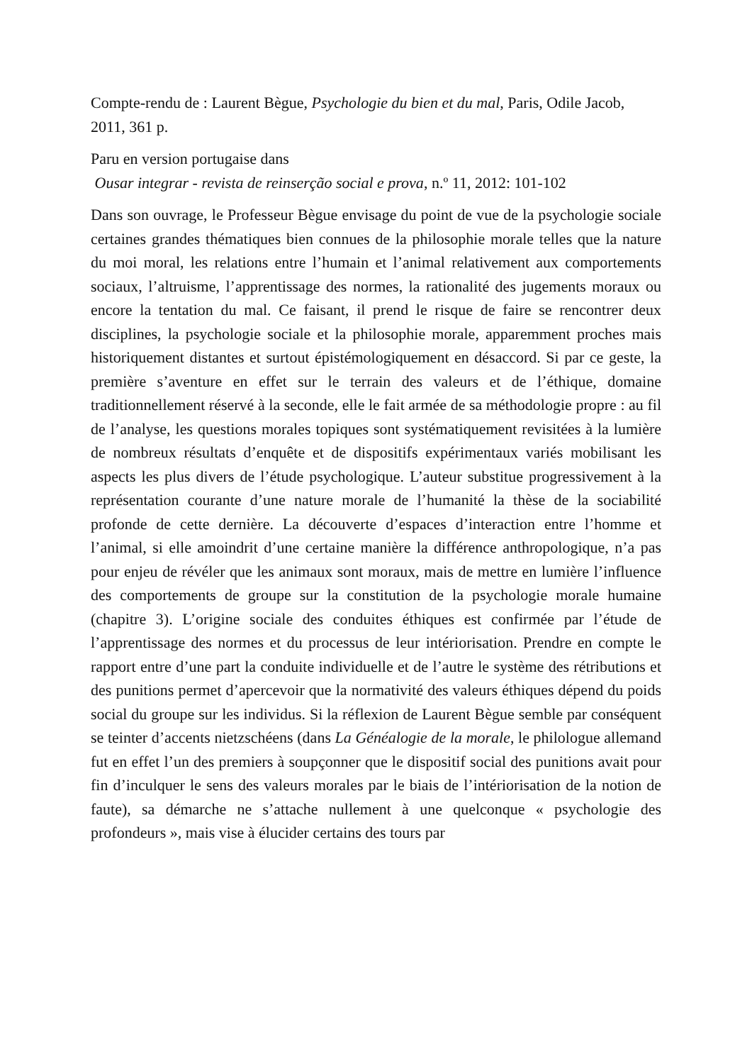Compte-rendu de : Laurent Bègue, Psychologie du bien et du mal, Paris, Odile Jacob, 2011, 361 p.
Paru en version portugaise dans
Ousar integrar - revista de reinserção social e prova, n.º 11, 2012: 101-102
Dans son ouvrage, le Professeur Bègue envisage du point de vue de la psychologie sociale certaines grandes thématiques bien connues de la philosophie morale telles que la nature du moi moral, les relations entre l’humain et l’animal relativement aux comportements sociaux, l’altruisme, l’apprentissage des normes, la rationalité des jugements moraux ou encore la tentation du mal. Ce faisant, il prend le risque de faire se rencontrer deux disciplines, la psychologie sociale et la philosophie morale, apparemment proches mais historiquement distantes et surtout épistémologiquement en désaccord. Si par ce geste, la première s’aventure en effet sur le terrain des valeurs et de l’éthique, domaine traditionnellement réservé à la seconde, elle le fait armée de sa méthodologie propre : au fil de l’analyse, les questions morales topiques sont systématiquement revisitées à la lumière de nombreux résultats d’enquête et de dispositifs expérimentaux variés mobilisant les aspects les plus divers de l’étude psychologique. L’auteur substitue progressivement à la représentation courante d’une nature morale de l’humanité la thèse de la sociabilité profonde de cette dernière. La découverte d’espaces d’interaction entre l’homme et l’animal, si elle amoindrit d’une certaine manière la différence anthropologique, n’a pas pour enjeu de révéler que les animaux sont moraux, mais de mettre en lumière l’influence des comportements de groupe sur la constitution de la psychologie morale humaine (chapitre 3). L’origine sociale des conduites éthiques est confirmée par l’étude de l’apprentissage des normes et du processus de leur intériorisation. Prendre en compte le rapport entre d’une part la conduite individuelle et de l’autre le système des rétributions et des punitions permet d’apercevoir que la normativité des valeurs éthiques dépend du poids social du groupe sur les individus. Si la réflexion de Laurent Bègue semble par conséquent se teinter d’accents nietzschéens (dans La Généalogie de la morale, le philologue allemand fut en effet l’un des premiers à soupçonner que le dispositif social des punitions avait pour fin d’inculquer le sens des valeurs morales par le biais de l’intériorisation de la notion de faute), sa démarche ne s’attache nullement à une quelconque « psychologie des profondeurs », mais vise à élucider certains des tours par